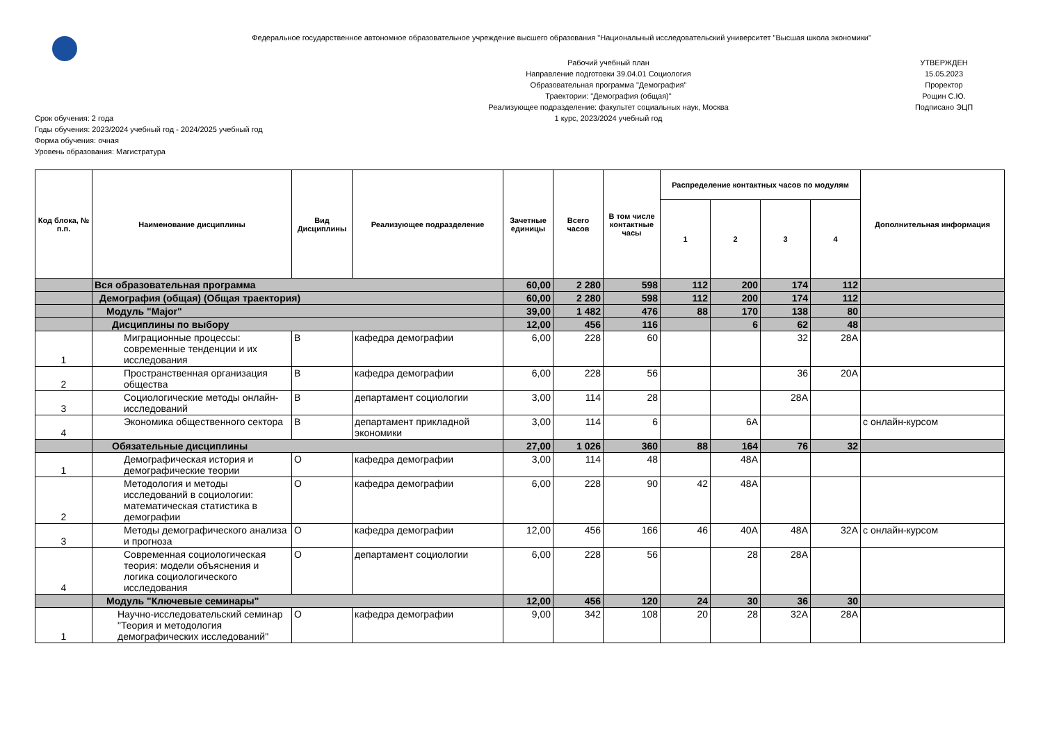Федеральное государственное автономное образовательное учреждение высшего образования "Национальный исследовательский университет "Высшая школа экономики"
Срок обучения: 2 года
Годы обучения: 2023/2024 учебный год - 2024/2025 учебный год
Форма обучения: очная
Уровень образования: Магистратура
Рабочий учебный план
Направление подготовки 39.04.01 Социология
Образовательная программа "Демография"
Траектории: "Демография (общая)"
Реализующее подразделение: факультет социальных наук, Москва
1 курс, 2023/2024 учебный год
УТВЕРЖДЕН
15.05.2023
Проректор
Рощин С.Ю.
Подписано ЭЦП
| Код блока, № п.п. | Наименование дисциплины | Вид Дисциплины | Реализующее подразделение | Зачетные единицы | Всего часов | В том числе контактные часы | Распределение контактных часов по модулям | | | | Дополнительная информация |
| --- | --- | --- | --- | --- | --- | --- | --- | --- | --- | --- | --- |
| | | | | | | | 1 | 2 | 3 | 4 | |
| | Вся образовательная программа | | | 60,00 | 2 280 | 598 | 112 | 200 | 174 | 112 | |
| | Демография (общая) (Общая траектория) | | | 60,00 | 2 280 | 598 | 112 | 200 | 174 | 112 | |
| | Модуль "Major" | | | 39,00 | 1 482 | 476 | 88 | 170 | 138 | 80 | |
| | Дисциплины по выбору | | | 12,00 | 456 | 116 | | 6 | 62 | 48 | |
| 1 | Миграционные процессы: современные тенденции и их исследования | В | кафедра демографии | 6,00 | 228 | 60 | | | 32 | 28А | |
| 2 | Пространственная организация общества | В | кафедра демографии | 6,00 | 228 | 56 | | | 36 | 20А | |
| 3 | Социологические методы онлайн-исследований | В | департамент социологии | 3,00 | 114 | 28 | | | 28А | | |
| 4 | Экономика общественного сектора | В | департамент прикладной экономики | 3,00 | 114 | 6 | | 6А | | | с онлайн-курсом |
| | Обязательные дисциплины | | | 27,00 | 1 026 | 360 | 88 | 164 | 76 | 32 | |
| 1 | Демографическая история и демографические теории | О | кафедра демографии | 3,00 | 114 | 48 | | 48А | | | |
| 2 | Методология и методы исследований в социологии: математическая статистика в демографии | О | кафедра демографии | 6,00 | 228 | 90 | 42 | 48А | | | |
| 3 | Методы демографического анализа и прогноза | О | кафедра демографии | 12,00 | 456 | 166 | 46 | 40А | 48А | 32А | с онлайн-курсом |
| 4 | Современная социологическая теория: модели объяснения и логика социологического исследования | О | департамент социологии | 6,00 | 228 | 56 | | 28 | 28А | | |
| | Модуль "Ключевые семинары" | | | 12,00 | 456 | 120 | 24 | 30 | 36 | 30 | |
| 1 | Научно-исследовательский семинар "Теория и методология демографических исследований" | О | кафедра демографии | 9,00 | 342 | 108 | 20 | 28 | 32А | 28А | |